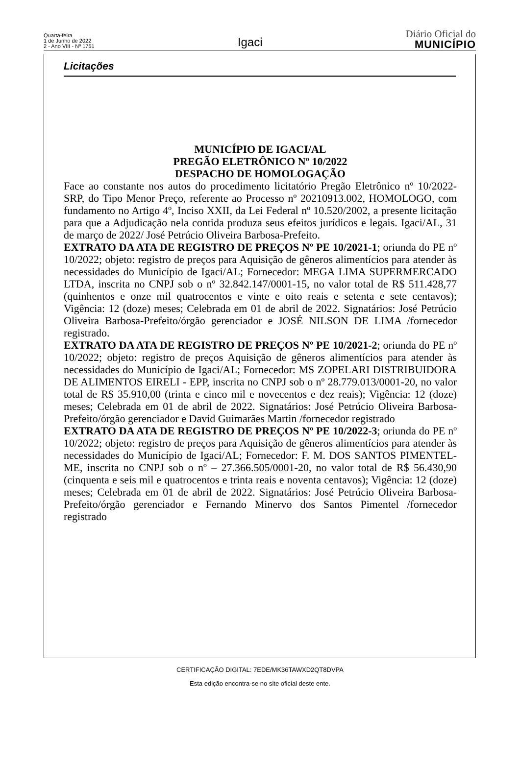Quarta-feira
1 de Junho de 2022
2 - Ano VIII - Nº 1751
Igaci
Diário Oficial do
MUNICÍPIO
Licitações
MUNICÍPIO DE IGACI/AL
PREGÃO ELETRÔNICO Nº 10/2022
DESPACHO DE HOMOLOGAÇÃO
Face ao constante nos autos do procedimento licitatório Pregão Eletrônico nº 10/2022-SRP, do Tipo Menor Preço, referente ao Processo nº 20210913.002, HOMOLOGO, com fundamento no Artigo 4º, Inciso XXII, da Lei Federal nº 10.520/2002, a presente licitação para que a Adjudicação nela contida produza seus efeitos jurídicos e legais. Igaci/AL, 31 de março de 2022/ José Petrúcio Oliveira Barbosa-Prefeito.
EXTRATO DA ATA DE REGISTRO DE PREÇOS Nº PE 10/2021-1; oriunda do PE nº 10/2022; objeto: registro de preços para Aquisição de gêneros alimentícios para atender às necessidades do Município de Igaci/AL; Fornecedor: MEGA LIMA SUPERMERCADO LTDA, inscrita no CNPJ sob o nº 32.842.147/0001-15, no valor total de R$ 511.428,77 (quinhentos e onze mil quatrocentos e vinte e oito reais e setenta e sete centavos); Vigência: 12 (doze) meses; Celebrada em 01 de abril de 2022. Signatários: José Petrúcio Oliveira Barbosa-Prefeito/órgão gerenciador e JOSÉ NILSON DE LIMA /fornecedor registrado.
EXTRATO DA ATA DE REGISTRO DE PREÇOS Nº PE 10/2021-2; oriunda do PE nº 10/2022; objeto: registro de preços Aquisição de gêneros alimentícios para atender às necessidades do Município de Igaci/AL; Fornecedor: MS ZOPELARI DISTRIBUIDORA DE ALIMENTOS EIRELI - EPP, inscrita no CNPJ sob o nº 28.779.013/0001-20, no valor total de R$ 35.910,00 (trinta e cinco mil e novecentos e dez reais); Vigência: 12 (doze) meses; Celebrada em 01 de abril de 2022. Signatários: José Petrúcio Oliveira Barbosa-Prefeito/órgão gerenciador e David Guimarães Martin /fornecedor registrado
EXTRATO DA ATA DE REGISTRO DE PREÇOS Nº PE 10/2022-3; oriunda do PE nº 10/2022; objeto: registro de preços para Aquisição de gêneros alimentícios para atender às necessidades do Município de Igaci/AL; Fornecedor: F. M. DOS SANTOS PIMENTEL-ME, inscrita no CNPJ sob o nº – 27.366.505/0001-20, no valor total de R$ 56.430,90 (cinquenta e seis mil e quatrocentos e trinta reais e noventa centavos); Vigência: 12 (doze) meses; Celebrada em 01 de abril de 2022. Signatários: José Petrúcio Oliveira Barbosa-Prefeito/órgão gerenciador e Fernando Minervo dos Santos Pimentel /fornecedor registrado
CERTIFICAÇÃO DIGITAL: 7EDE/MK36TAWXD2QT8DVPA
Esta edição encontra-se no site oficial deste ente.